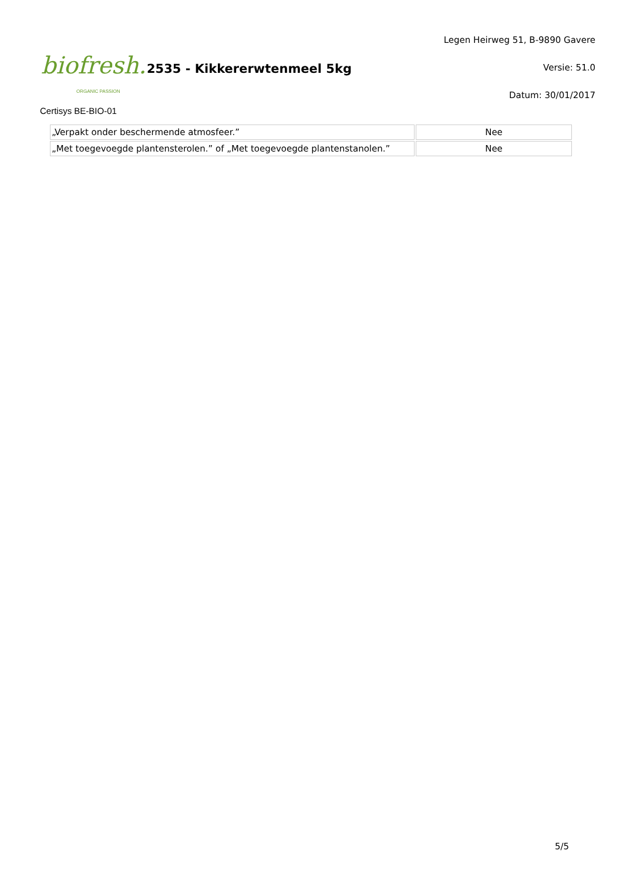biofresh.
ORGANIC PASSION
2535 - Kikkererwtenmeel 5kg
Legen Heirweg 51, B-9890 Gavere
Versie: 51.0
Datum: 30/01/2017
Certisys BE-BIO-01
| „Verpakt onder beschermende atmosfeer.” | Nee |
| „Met toegevoegde plantensterolen.” of „Met toegevoegde plantenstanolen.” | Nee |
5/5